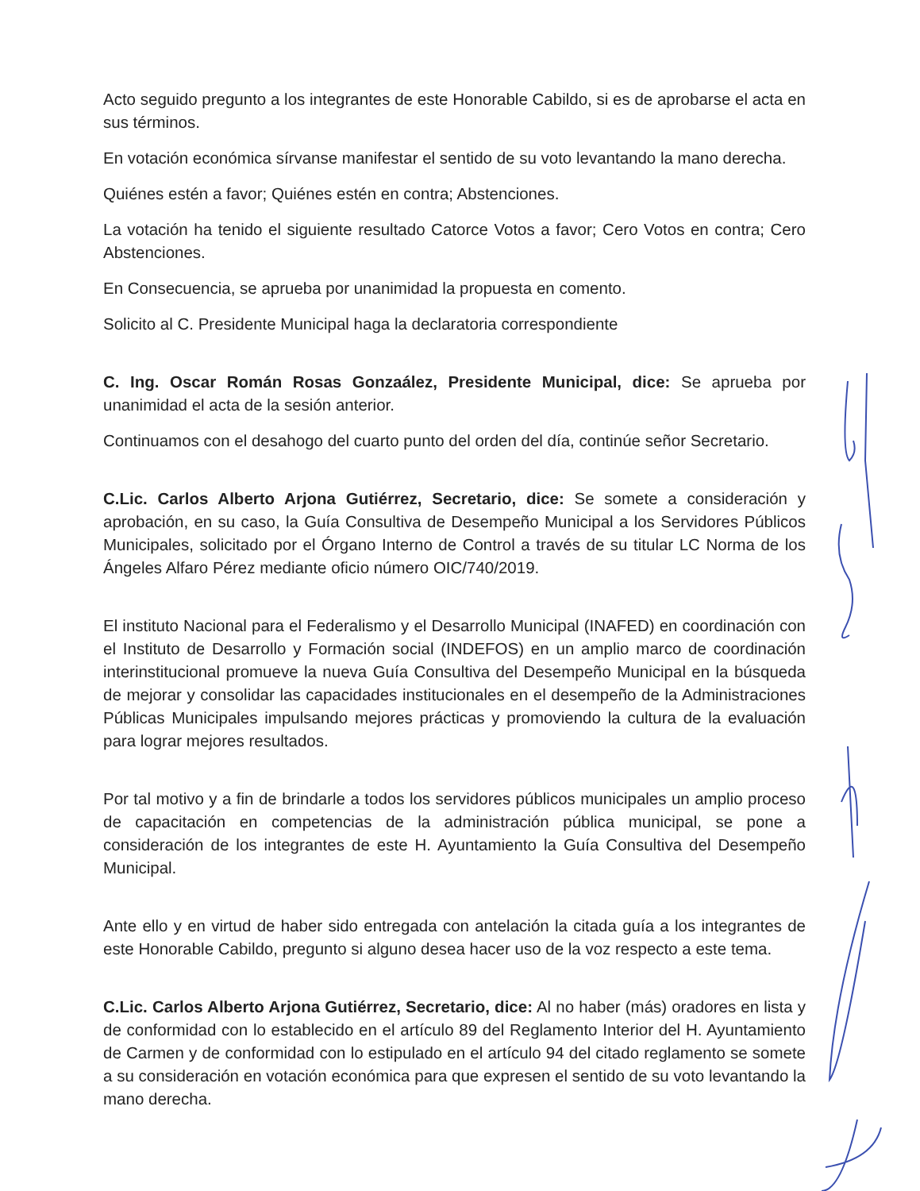Acto seguido pregunto a los integrantes de este Honorable Cabildo, si es de aprobarse el acta en sus términos.
En votación económica sírvanse manifestar el sentido de su voto levantando la mano derecha.
Quiénes estén a favor; Quiénes estén en contra; Abstenciones.
La votación ha tenido el siguiente resultado Catorce Votos a favor; Cero Votos en contra; Cero Abstenciones.
En Consecuencia, se aprueba por unanimidad la propuesta en comento.
Solicito al C. Presidente Municipal haga la declaratoria correspondiente
C. Ing. Oscar Román Rosas Gonzaález, Presidente Municipal, dice: Se aprueba por unanimidad el acta de la sesión anterior.
Continuamos con el desahogo del cuarto punto del orden del día, continúe señor Secretario.
C.Lic. Carlos Alberto Arjona Gutiérrez, Secretario, dice: Se somete a consideración y aprobación, en su caso, la Guía Consultiva de Desempeño Municipal a los Servidores Públicos Municipales, solicitado por el Órgano Interno de Control a través de su titular LC Norma de los Ángeles Alfaro Pérez mediante oficio número OIC/740/2019.
El instituto Nacional para el Federalismo y el Desarrollo Municipal (INAFED) en coordinación con el Instituto de Desarrollo y Formación social (INDEFOS) en un amplio marco de coordinación interinstitucional promueve la nueva Guía Consultiva del Desempeño Municipal en la búsqueda de mejorar y consolidar las capacidades institucionales en el desempeño de la Administraciones Públicas Municipales impulsando mejores prácticas y promoviendo la cultura de la evaluación para lograr mejores resultados.
Por tal motivo y a fin de brindarle a todos los servidores públicos municipales un amplio proceso de capacitación en competencias de la administración pública municipal, se pone a consideración de los integrantes de este H. Ayuntamiento la Guía Consultiva del Desempeño Municipal.
Ante ello y en virtud de haber sido entregada con antelación la citada guía a los integrantes de este Honorable Cabildo, pregunto si alguno desea hacer uso de la voz respecto a este tema.
C.Lic. Carlos Alberto Arjona Gutiérrez, Secretario, dice: Al no haber (más) oradores en lista y de conformidad con lo establecido en el artículo 89 del Reglamento Interior del H. Ayuntamiento de Carmen y de conformidad con lo estipulado en el artículo 94 del citado reglamento se somete a su consideración en votación económica para que expresen el sentido de su voto levantando la mano derecha.